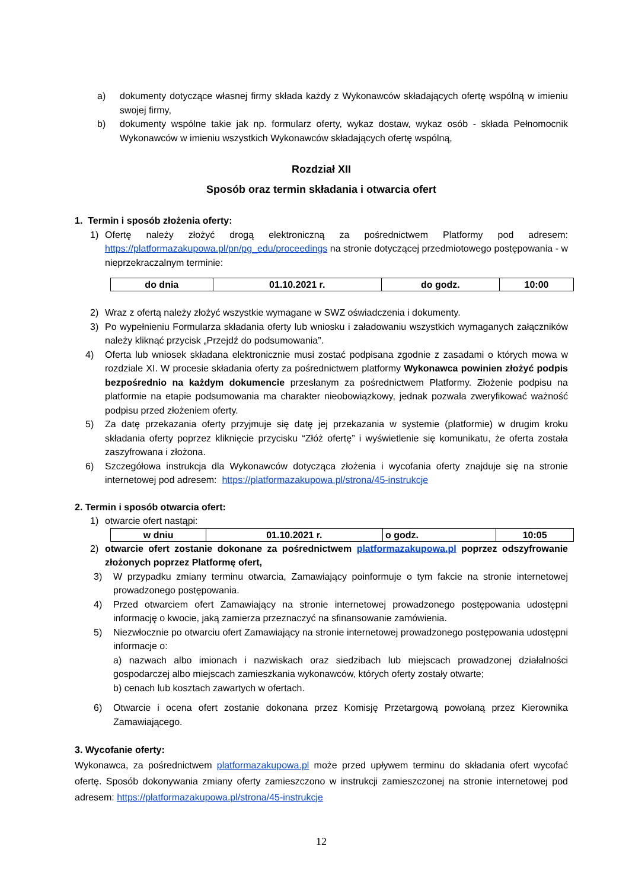a) dokumenty dotyczące własnej firmy składa każdy z Wykonawców składających ofertę wspólną w imieniu swojej firmy,
b) dokumenty wspólne takie jak np. formularz oferty, wykaz dostaw, wykaz osób - składa Pełnomocnik Wykonawców w imieniu wszystkich Wykonawców składających ofertę wspólną,
Rozdział XII
Sposób oraz termin składania i otwarcia ofert
1. Termin i sposób złożenia oferty:
1) Ofertę należy złożyć drogą elektroniczną za pośrednictwem Platformy pod adresem: https://platformazakupowa.pl/pn/pg_edu/proceedings na stronie dotyczącej przedmiotowego postępowania - w nieprzekraczalnym terminie:
| do dnia | 01.10.2021 r. | do godz. | 10:00 |
2) Wraz z ofertą należy złożyć wszystkie wymagane w SWZ oświadczenia i dokumenty.
3) Po wypełnieniu Formularza składania oferty lub wniosku i załadowaniu wszystkich wymaganych załączników należy kliknąć przycisk „Przejdź do podsumowania”.
4) Oferta lub wniosek składana elektronicznie musi zostać podpisana zgodnie z zasadami o których mowa w rozdziale XI. W procesie składania oferty za pośrednictwem platformy Wykonawca powinien złożyć podpis bezpośrednio na każdym dokumencie przesłanym za pośrednictwem Platformy. Złożenie podpisu na platformie na etapie podsumowania ma charakter nieobowiązkowy, jednak pozwala zweryfikować ważność podpisu przed złożeniem oferty.
5) Za datę przekazania oferty przyjmuje się datę jej przekazania w systemie (platformie) w drugim kroku składania oferty poprzez kliknięcie przycisku “Złóż ofertę” i wyświetlenie się komunikatu, że oferta została zaszyfrowana i złożona.
6) Szczegółowa instrukcja dla Wykonawców dotycząca złożenia i wycofania oferty znajduje się na stronie internetowej pod adresem: https://platformazakupowa.pl/strona/45-instrukcje
2. Termin i sposób otwarcia ofert:
1) otwarcie ofert nastąpi:
| w dniu | 01.10.2021 r. | o godz. | 10:05 |
2) otwarcie ofert zostanie dokonane za pośrednictwem platformazakupowa.pl poprzez odszyfrowanie złożonych poprzez Platformę ofert,
3) W przypadku zmiany terminu otwarcia, Zamawiający poinformuje o tym fakcie na stronie internetowej prowadzonego postępowania.
4) Przed otwarciem ofert Zamawiający na stronie internetowej prowadzonego postępowania udostępni informację o kwocie, jaką zamierza przeznaczyć na sfinansowanie zamówienia.
5) Niezwłocznie po otwarciu ofert Zamawiający na stronie internetowej prowadzonego postępowania udostępni informacje o:
a) nazwach albo imionach i nazwiskach oraz siedzibach lub miejscach prowadzonej działalności gospodarczej albo miejscach zamieszkania wykonawców, których oferty zostały otwarte;
b) cenach lub kosztach zawartych w ofertach.
6) Otwarcie i ocena ofert zostanie dokonana przez Komisję Przetargową powołaną przez Kierownika Zamawiającego.
3. Wycofanie oferty:
Wykonawca, za pośrednictwem platformazakupowa.pl może przed upływem terminu do składania ofert wycofać ofertę. Sposób dokonywania zmiany oferty zamieszczono w instrukcji zamieszczonej na stronie internetowej pod adresem: https://platformazakupowa.pl/strona/45-instrukcje
12